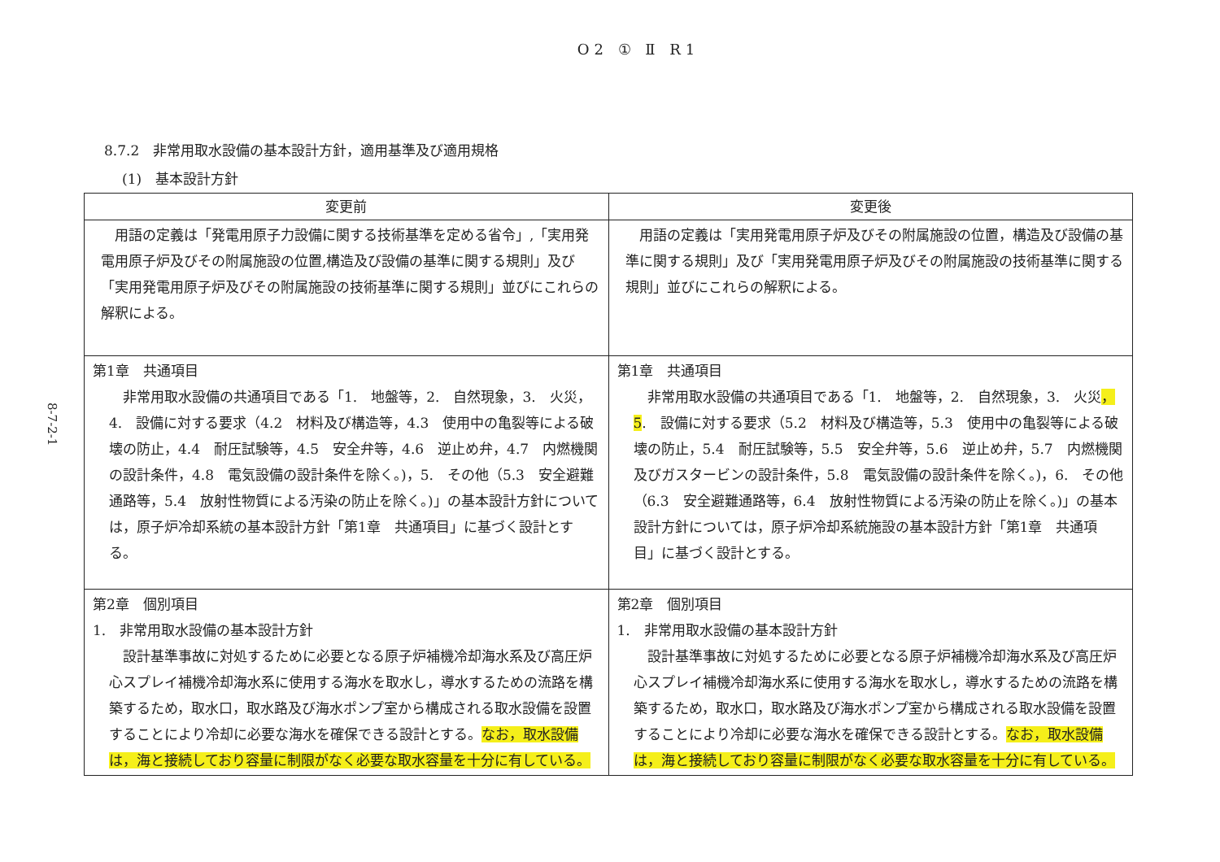O2 ① Ⅱ R1
8-7-2-1
8.7.2　非常用取水設備の基本設計方針，適用基準及び適用規格
(1)　基本設計方針
| 変更前 | 変更後 |
| --- | --- |
| 用語の定義は「発電用原子力設備に関する技術基準を定める省令」,「実用発電用原子炉及びその附属施設の位置,構造及び設備の基準に関する規則」及び「実用発電用原子炉及びその附属施設の技術基準に関する規則」並びにこれらの解釈による。 | 用語の定義は「実用発電用原子炉及びその附属施設の位置，構造及び設備の基準に関する規則」及び「実用発電用原子炉及びその附属施設の技術基準に関する規則」並びにこれらの解釈による。 |
| 第1章 共通項目 非常用取水設備の共通項目である「1. 地盤等，2. 自然現象，3. 火災，4. 設備に対する要求（4.2 材料及び構造等，4.3 使用中の亀裂等による破壊の防止，4.4 耐圧試験等，4.5 安全弁等，4.6 逆止め弁，4.7 内燃機関の設計条件，4.8 電気設備の設計条件を除く。)，5. その他（5.3 安全避難通路等，5.4 放射性物質による汚染の防止を除く。)」の基本設計方針については，原子炉冷却系統の基本設計方針「第1章 共通項目」に基づく設計とする。 | 第1章 共通項目 非常用取水設備の共通項目である「1. 地盤等，2. 自然現象，3. 火災 ，5 . 設備に対する要求（5.2 材料及び構造等，5.3 使用中の亀裂等による破壊の防止，5.4 耐圧試験等，5.5 安全弁等，5.6 逆止め弁，5.7 内燃機関及びガスタービンの設計条件，5.8 電気設備の設計条件を除く。)，6. その他（6.3 安全避難通路等，6.4 放射性物質による汚染の防止を除く。)」の基本設計方針については，原子炉冷却系統施設の基本設計方針「第1章 共通項目」に基づく設計とする。 |
| 第2章 個別項目 1. 非常用取水設備の基本設計方針 設計基準事故に対処するために必要となる原子炉補機冷却海水系及び高圧炉心スプレイ補機冷却海水系に使用する海水を取水し，導水するための流路を構築するため，取水口，取水路及び海水ポンプ室から構成される取水設備を設置することにより冷却に必要な海水を確保できる設計とする。 なお，取水設備は，海と接続しており容量に制限がなく必要な取水容量を十分に有している。 | 第2章 個別項目 1. 非常用取水設備の基本設計方針 設計基準事故に対処するために必要となる原子炉補機冷却海水系及び高圧炉心スプレイ補機冷却海水系に使用する海水を取水し，導水するための流路を構築するため，取水口，取水路及び海水ポンプ室から構成される取水設備を設置することにより冷却に必要な海水を確保できる設計とする。 なお，取水設備は，海と接続しており容量に制限がなく必要な取水容量を十分に有している。 |